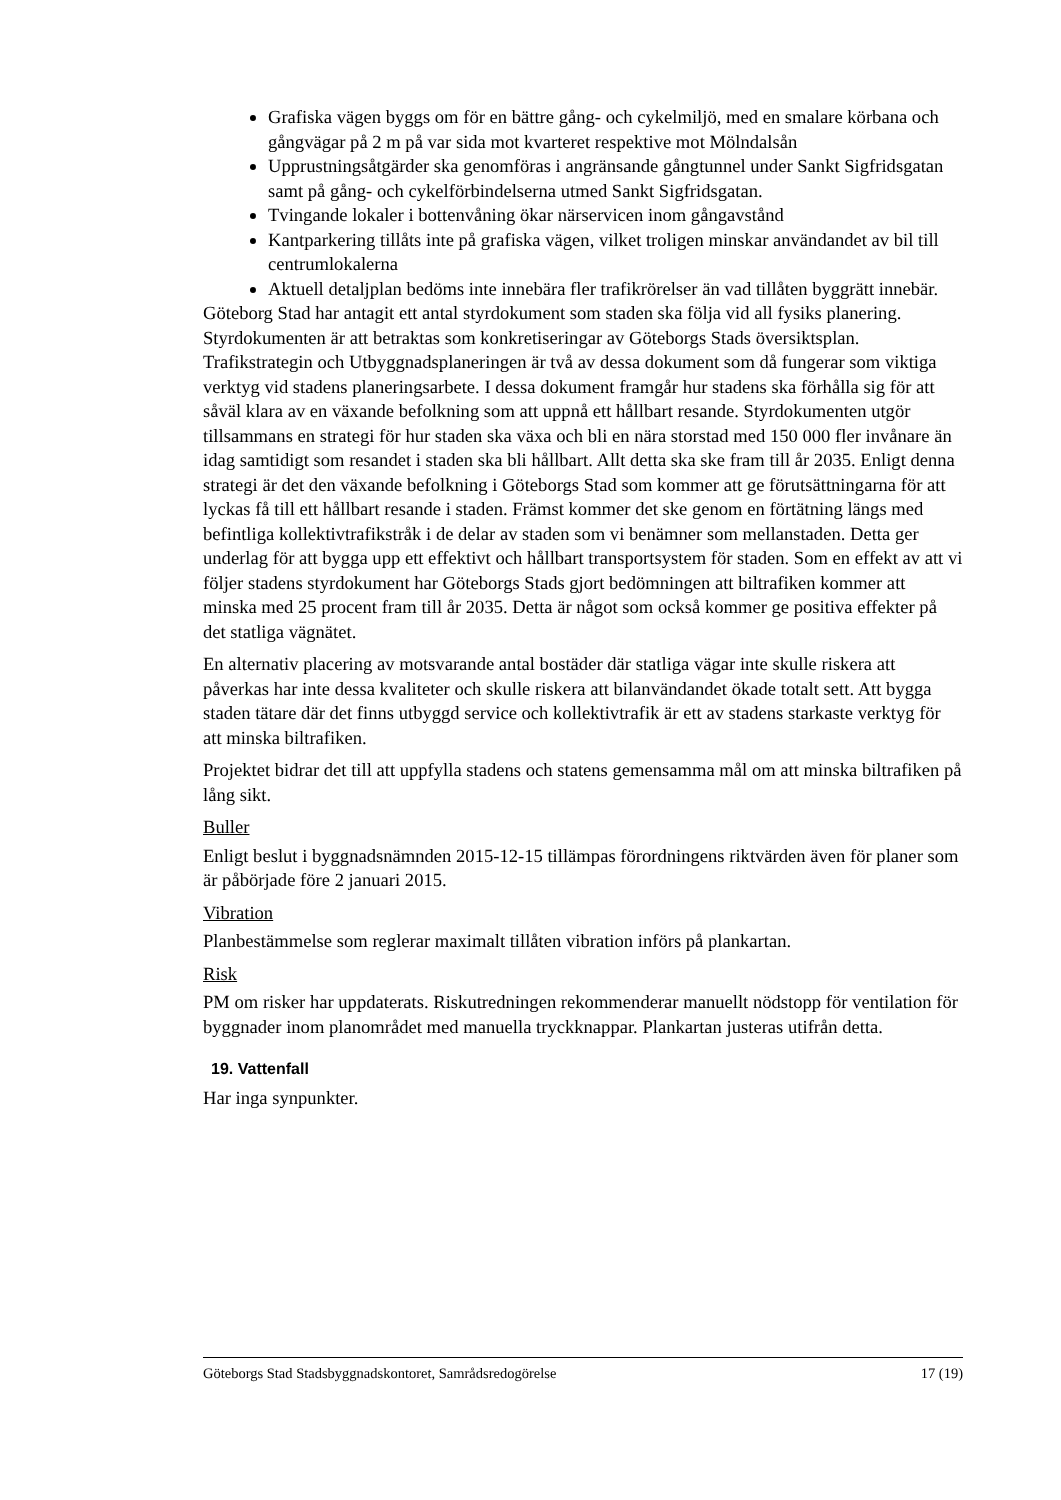Grafiska vägen byggs om för en bättre gång- och cykelmiljö, med en smalare körbana och gångvägar på 2 m på var sida mot kvarteret respektive mot Mölndalsån
Upprustningsåtgärder ska genomföras i angränsande gångtunnel under Sankt Sigfridsgatan samt på gång- och cykelförbindelserna utmed Sankt Sigfridsgatan.
Tvingande lokaler i bottenvåning ökar närservicen inom gångavstånd
Kantparkering tillåts inte på grafiska vägen, vilket troligen minskar användandet av bil till centrumlokalerna
Aktuell detaljplan bedöms inte innebära fler trafikrörelser än vad tillåten byggrätt innebär.
Göteborg Stad har antagit ett antal styrdokument som staden ska följa vid all fysiks planering. Styrdokumenten är att betraktas som konkretiseringar av Göteborgs Stads översiktsplan. Trafikstrategin och Utbyggnadsplaneringen är två av dessa dokument som då fungerar som viktiga verktyg vid stadens planeringsarbete. I dessa dokument framgår hur stadens ska förhålla sig för att såväl klara av en växande befolkning som att uppnå ett hållbart resande. Styrdokumenten utgör tillsammans en strategi för hur staden ska växa och bli en nära storstad med 150 000 fler invånare än idag samtidigt som resandet i staden ska bli hållbart. Allt detta ska ske fram till år 2035. Enligt denna strategi är det den växande befolkning i Göteborgs Stad som kommer att ge förutsättningarna för att lyckas få till ett hållbart resande i staden. Främst kommer det ske genom en förtätning längs med befintliga kollektivtrafikstråk i de delar av staden som vi benämner som mellanstaden. Detta ger underlag för att bygga upp ett effektivt och hållbart transportsystem för staden. Som en effekt av att vi följer stadens styrdokument har Göteborgs Stads gjort bedömningen att biltrafiken kommer att minska med 25 procent fram till år 2035. Detta är något som också kommer ge positiva effekter på det statliga vägnätet.
En alternativ placering av motsvarande antal bostäder där statliga vägar inte skulle riskera att påverkas har inte dessa kvaliteter och skulle riskera att bilanvändandet ökade totalt sett. Att bygga staden tätare där det finns utbyggd service och kollektivtrafik är ett av stadens starkaste verktyg för att minska biltrafiken.
Projektet bidrar det till att uppfylla stadens och statens gemensamma mål om att minska biltrafiken på lång sikt.
Buller
Enligt beslut i byggnadsnämnden 2015-12-15 tillämpas förordningens riktvärden även för planer som är påbörjade före 2 januari 2015.
Vibration
Planbestämmelse som reglerar maximalt tillåten vibration införs på plankartan.
Risk
PM om risker har uppdaterats. Riskutredningen rekommenderar manuellt nödstopp för ventilation för byggnader inom planområdet med manuella tryckknappar. Plankartan justeras utifrån detta.
19. Vattenfall
Har inga synpunkter.
Göteborgs Stad Stadsbyggnadskontoret, Samrådsredogörelse 17 (19)